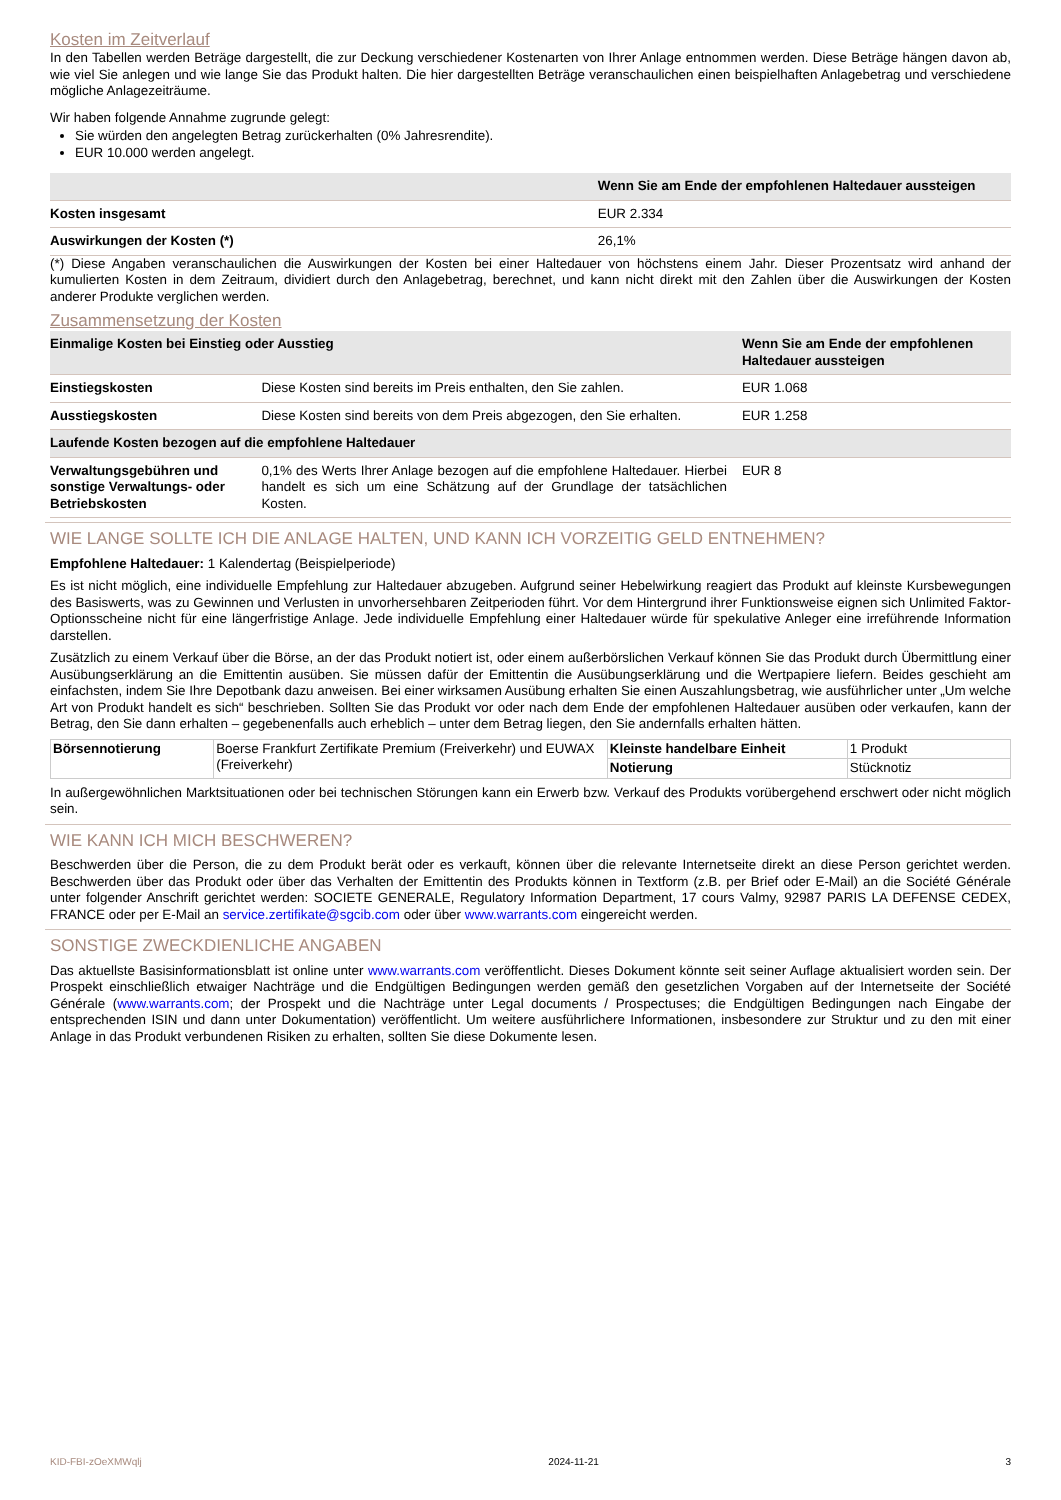Kosten im Zeitverlauf
In den Tabellen werden Beträge dargestellt, die zur Deckung verschiedener Kostenarten von Ihrer Anlage entnommen werden. Diese Beträge hängen davon ab, wie viel Sie anlegen und wie lange Sie das Produkt halten. Die hier dargestellten Beträge veranschaulichen einen beispielhaften Anlagebetrag und verschiedene mögliche Anlagezeiträume.
Wir haben folgende Annahme zugrunde gelegt:
Sie würden den angelegten Betrag zurückerhalten (0% Jahresrendite).
EUR 10.000 werden angelegt.
| | Wenn Sie am Ende der empfohlenen Haltedauer aussteigen |
| --- | --- |
| Kosten insgesamt | EUR 2.334 |
| Auswirkungen der Kosten (*) | 26,1% |
(*) Diese Angaben veranschaulichen die Auswirkungen der Kosten bei einer Haltedauer von höchstens einem Jahr. Dieser Prozentsatz wird anhand der kumulierten Kosten in dem Zeitraum, dividiert durch den Anlagebetrag, berechnet, und kann nicht direkt mit den Zahlen über die Auswirkungen der Kosten anderer Produkte verglichen werden.
Zusammensetzung der Kosten
| Einmalige Kosten bei Einstieg oder Ausstieg | | Wenn Sie am Ende der empfohlenen Haltedauer aussteigen |
| --- | --- | --- |
| Einstiegskosten | Diese Kosten sind bereits im Preis enthalten, den Sie zahlen. | EUR 1.068 |
| Ausstiegskosten | Diese Kosten sind bereits von dem Preis abgezogen, den Sie erhalten. | EUR 1.258 |
| Laufende Kosten bezogen auf die empfohlene Haltedauer | | |
| Verwaltungsgebühren und sonstige Verwaltungs- oder Betriebskosten | 0,1% des Werts Ihrer Anlage bezogen auf die empfohlene Haltedauer. Hierbei handelt es sich um eine Schätzung auf der Grundlage der tatsächlichen Kosten. | EUR 8 |
WIE LANGE SOLLTE ICH DIE ANLAGE HALTEN, UND KANN ICH VORZEITIG GELD ENTNEHMEN?
Empfohlene Haltedauer: 1 Kalendertag (Beispielperiode)
Es ist nicht möglich, eine individuelle Empfehlung zur Haltedauer abzugeben. Aufgrund seiner Hebelwirkung reagiert das Produkt auf kleinste Kursbewegungen des Basiswerts, was zu Gewinnen und Verlusten in unvorhersehbaren Zeitperioden führt. Vor dem Hintergrund ihrer Funktionsweise eignen sich Unlimited Faktor-Optionsscheine nicht für eine längerfristige Anlage. Jede individuelle Empfehlung einer Haltedauer würde für spekulative Anleger eine irreführende Information darstellen.
Zusätzlich zu einem Verkauf über die Börse, an der das Produkt notiert ist, oder einem außerbörslichen Verkauf können Sie das Produkt durch Übermittlung einer Ausübungserklärung an die Emittentin ausüben. Sie müssen dafür der Emittentin die Ausübungserklärung und die Wertpapiere liefern. Beides geschieht am einfachsten, indem Sie Ihre Depotbank dazu anweisen. Bei einer wirksamen Ausübung erhalten Sie einen Auszahlungsbetrag, wie ausführlicher unter „Um welche Art von Produkt handelt es sich“ beschrieben. Sollten Sie das Produkt vor oder nach dem Ende der empfohlenen Haltedauer ausüben oder verkaufen, kann der Betrag, den Sie dann erhalten – gegebenenfalls auch erheblich – unter dem Betrag liegen, den Sie andernfalls erhalten hätten.
| Börsennotierung | Boerse Frankfurt Zertifikate Premium (Freiverkehr) und EUWAX (Freiverkehr) | Kleinste handelbare Einheit | 1 Produkt |
| | | Notierung | Stücknotiz |
In außergewöhnlichen Marktsituationen oder bei technischen Störungen kann ein Erwerb bzw. Verkauf des Produkts vorübergehend erschwert oder nicht möglich sein.
WIE KANN ICH MICH BESCHWEREN?
Beschwerden über die Person, die zu dem Produkt berät oder es verkauft, können über die relevante Internetseite direkt an diese Person gerichtet werden. Beschwerden über das Produkt oder über das Verhalten der Emittentin des Produkts können in Textform (z.B. per Brief oder E-Mail) an die Société Générale unter folgender Anschrift gerichtet werden: SOCIETE GENERALE, Regulatory Information Department, 17 cours Valmy, 92987 PARIS LA DEFENSE CEDEX, FRANCE oder per E-Mail an service.zertifikate@sgcib.com oder über www.warrants.com eingereicht werden.
SONSTIGE ZWECKDIENLICHE ANGABEN
Das aktuellste Basisinformationsblatt ist online unter www.warrants.com veröffentlicht. Dieses Dokument könnte seit seiner Auflage aktualisiert worden sein. Der Prospekt einschließlich etwaiger Nachträge und die Endgültigen Bedingungen werden gemäß den gesetzlichen Vorgaben auf der Internetseite der Société Générale (www.warrants.com; der Prospekt und die Nachträge unter Legal documents / Prospectuses; die Endgültigen Bedingungen nach Eingabe der entsprechenden ISIN und dann unter Dokumentation) veröffentlicht. Um weitere ausführlichere Informationen, insbesondere zur Struktur und zu den mit einer Anlage in das Produkt verbundenen Risiken zu erhalten, sollten Sie diese Dokumente lesen.
KID-FBI-zOeXMWqlj 2024-11-21 3